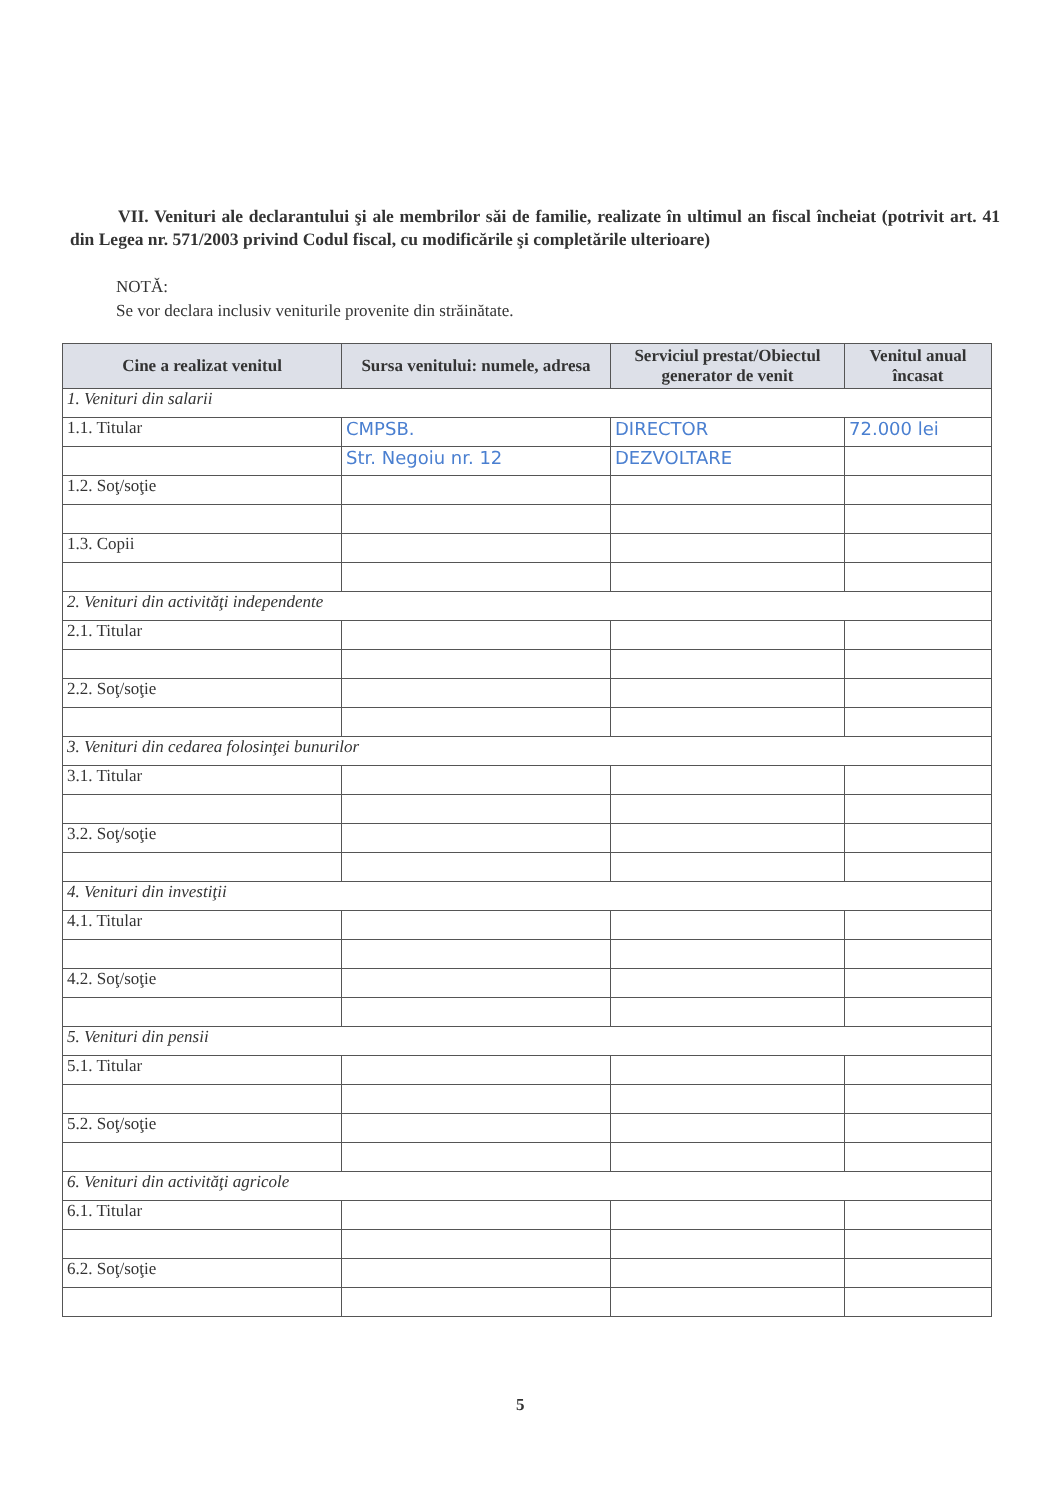VII. Venituri ale declarantului şi ale membrilor săi de familie, realizate în ultimul an fiscal încheiat (potrivit art. 41 din Legea nr. 571/2003 privind Codul fiscal, cu modificările şi completările ulterioare)
NOTĂ:
Se vor declara inclusiv veniturile provenite din străinătate.
| Cine a realizat venitul | Sursa venitului: numele, adresa | Serviciul prestat/Obiectul generator de venit | Venitul anual încasat |
| --- | --- | --- | --- |
| 1. Venituri din salarii | | | |
| 1.1. Titular | CMPSB. | DIRECTOR | 72.000 lei |
| | Str. Negoiu nr. 12 | DEZVOLTARE | |
| 1.2. Soţ/soţie | | | |
| 1.3. Copii | | | |
| 2. Venituri din activităţi independente | | | |
| 2.1. Titular | | | |
| 2.2. Soţ/soţie | | | |
| 3. Venituri din cedarea folosinţei bunurilor | | | |
| 3.1. Titular | | | |
| 3.2. Soţ/soţie | | | |
| 4. Venituri din investiţii | | | |
| 4.1. Titular | | | |
| 4.2. Soţ/soţie | | | |
| 5. Venituri din pensii | | | |
| 5.1. Titular | | | |
| 5.2. Soţ/soţie | | | |
| 6. Venituri din activităţi agricole | | | |
| 6.1. Titular | | | |
| 6.2. Soţ/soţie | | | |
5